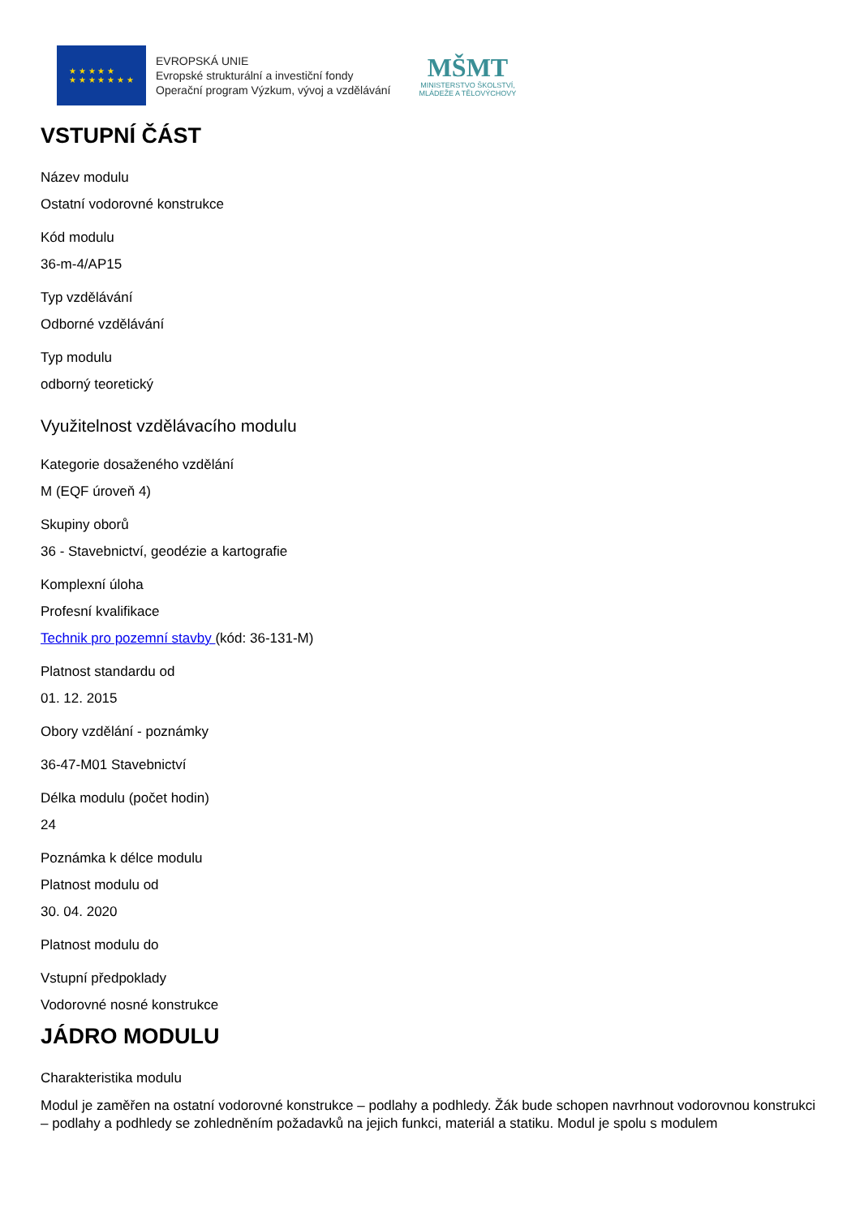★ ★ ★ ★ ★
★ ★ ★ ★ ★ ★ ★
EVROPSKÁ UNIE
Evropské strukturální a investiční fondy
Operační program Výzkum, vývoj a vzdělávání
MŠMT
MINISTERSTVO ŠKOLSTVÍ,
MLÁDEŽE A TĚLOVÝCHOVY
VSTUPNÍ ČÁST
Název modulu
Ostatní vodorovné konstrukce
Kód modulu
36-m-4/AP15
Typ vzdělávání
Odborné vzdělávání
Typ modulu
odborný teoretický
Využitelnost vzdělávacího modulu
Kategorie dosaženého vzdělání
M (EQF úroveň 4)
Skupiny oborů
36 - Stavebnictví, geodézie a kartografie
Komplexní úloha
Profesní kvalifikace
Technik pro pozemní stavby (kód: 36-131-M)
Platnost standardu od
01. 12. 2015
Obory vzdělání - poznámky
36-47-M01 Stavebnictví
Délka modulu (počet hodin)
24
Poznámka k délce modulu
Platnost modulu od
30. 04. 2020
Platnost modulu do
Vstupní předpoklady
Vodorovné nosné konstrukce
JÁDRO MODULU
Charakteristika modulu
Modul je zaměřen na ostatní vodorovné konstrukce – podlahy a podhledy. Žák bude schopen navrhnout vodorovnou konstrukci – podlahy a podhledy se zohledněním požadavků na jejich funkci, materiál a statiku. Modul je spolu s modulem